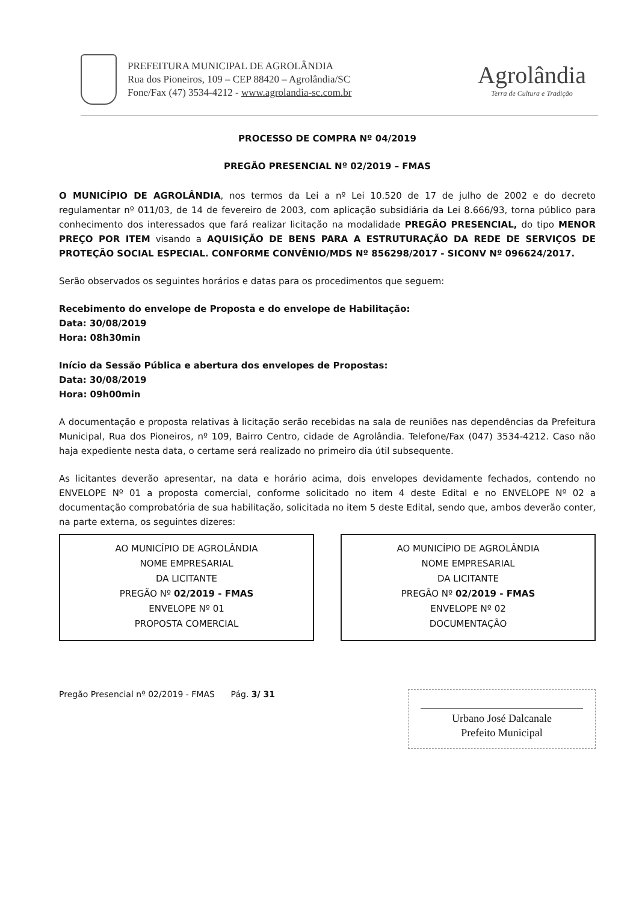PREFEITURA MUNICIPAL DE AGROLÂNDIA
Rua dos Pioneiros, 109 – CEP 88420 – Agrolândia/SC
Fone/Fax (47) 3534-4212 - www.agrolandia-sc.com.br
Agrolândia
Terra de Cultura e Tradição
PROCESSO DE COMPRA Nº 04/2019
PREGÃO PRESENCIAL Nº 02/2019 – FMAS
O MUNICÍPIO DE AGROLÂNDIA, nos termos da Lei a nº Lei 10.520 de 17 de julho de 2002 e do decreto regulamentar nº 011/03, de 14 de fevereiro de 2003, com aplicação subsidiária da Lei 8.666/93, torna público para conhecimento dos interessados que fará realizar licitação na modalidade PREGÃO PRESENCIAL, do tipo MENOR PREÇO POR ITEM visando a AQUISIÇÃO DE BENS PARA A ESTRUTURAÇÃO DA REDE DE SERVIÇOS DE PROTEÇÃO SOCIAL ESPECIAL. CONFORME CONVÊNIO/MDS Nº 856298/2017 - SICONV Nº 096624/2017.
Serão observados os seguintes horários e datas para os procedimentos que seguem:
Recebimento do envelope de Proposta e do envelope de Habilitação:
Data: 30/08/2019
Hora: 08h30min
Início da Sessão Pública e abertura dos envelopes de Propostas:
Data: 30/08/2019
Hora: 09h00min
A documentação e proposta relativas à licitação serão recebidas na sala de reuniões nas dependências da Prefeitura Municipal, Rua dos Pioneiros, nº 109, Bairro Centro, cidade de Agrolândia. Telefone/Fax (047) 3534-4212. Caso não haja expediente nesta data, o certame será realizado no primeiro dia útil subsequente.
As licitantes deverão apresentar, na data e horário acima, dois envelopes devidamente fechados, contendo no ENVELOPE Nº 01 a proposta comercial, conforme solicitado no item 4 deste Edital e no ENVELOPE Nº 02 a documentação comprobatória de sua habilitação, solicitada no item 5 deste Edital, sendo que, ambos deverão conter, na parte externa, os seguintes dizeres:
AO MUNICÍPIO DE AGROLÂNDIA
NOME EMPRESARIAL
DA LICITANTE
PREGÃO Nº 02/2019 - FMAS
ENVELOPE Nº 01
PROPOSTA COMERCIAL
AO MUNICÍPIO DE AGROLÂNDIA
NOME EMPRESARIAL
DA LICITANTE
PREGÃO Nº 02/2019 - FMAS
ENVELOPE Nº 02
DOCUMENTAÇÃO
Pregão Presencial nº 02/2019 - FMAS Pág. 3/ 31
Urbano José Dalcanale
Prefeito Municipal